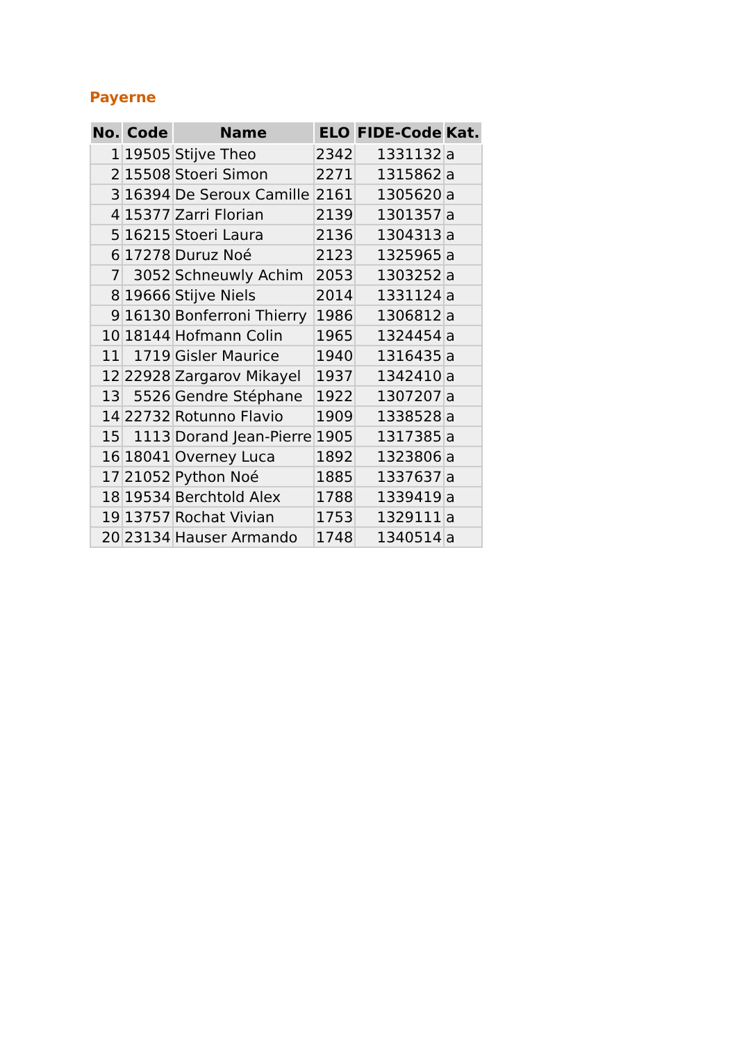Payerne
| No. | Code | Name | ELO | FIDE-Code | Kat. |
| --- | --- | --- | --- | --- | --- |
| 1 | 19505 | Stijve Theo | 2342 | 1331132 | a |
| 2 | 15508 | Stoeri Simon | 2271 | 1315862 | a |
| 3 | 16394 | De Seroux Camille | 2161 | 1305620 | a |
| 4 | 15377 | Zarri Florian | 2139 | 1301357 | a |
| 5 | 16215 | Stoeri Laura | 2136 | 1304313 | a |
| 6 | 17278 | Duruz Noé | 2123 | 1325965 | a |
| 7 | 3052 | Schneuwly Achim | 2053 | 1303252 | a |
| 8 | 19666 | Stijve Niels | 2014 | 1331124 | a |
| 9 | 16130 | Bonferroni Thierry | 1986 | 1306812 | a |
| 10 | 18144 | Hofmann Colin | 1965 | 1324454 | a |
| 11 | 1719 | Gisler Maurice | 1940 | 1316435 | a |
| 12 | 22928 | Zargarov Mikayel | 1937 | 1342410 | a |
| 13 | 5526 | Gendre Stéphane | 1922 | 1307207 | a |
| 14 | 22732 | Rotunno Flavio | 1909 | 1338528 | a |
| 15 | 1113 | Dorand Jean-Pierre | 1905 | 1317385 | a |
| 16 | 18041 | Overney Luca | 1892 | 1323806 | a |
| 17 | 21052 | Python Noé | 1885 | 1337637 | a |
| 18 | 19534 | Berchtold Alex | 1788 | 1339419 | a |
| 19 | 13757 | Rochat Vivian | 1753 | 1329111 | a |
| 20 | 23134 | Hauser Armando | 1748 | 1340514 | a |